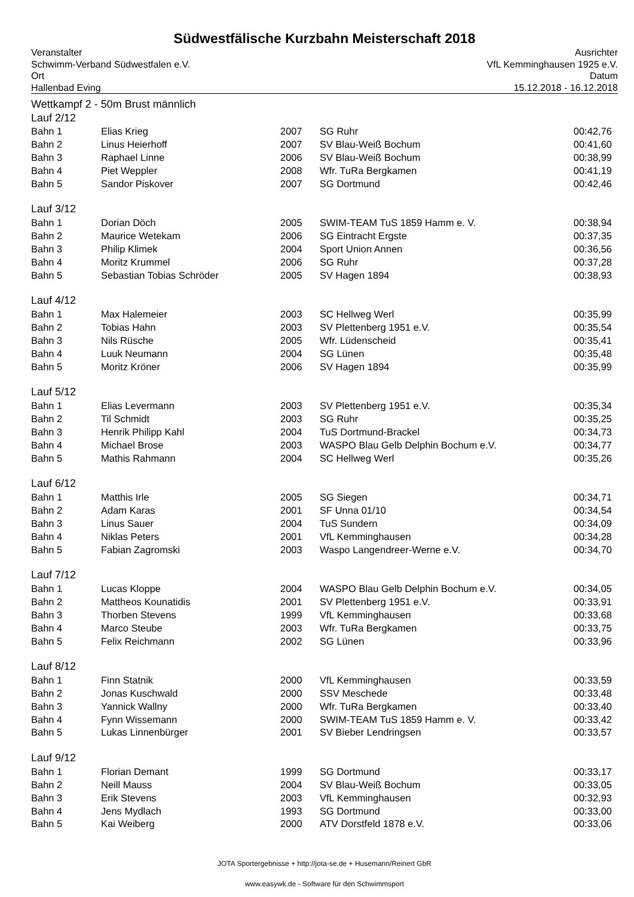Südwestfälische Kurzbahn Meisterschaft 2018
Veranstalter
Schwimm-Verband Südwestfalen e.V.
Ort
Hallenbad Eving
Ausrichter
VfL Kemminghausen 1925 e.V.
Datum
15.12.2018 - 16.12.2018
Wettkampf 2 - 50m Brust männlich
| Lauf 2/12 | | | | |
| Bahn 1 | Elias Krieg | 2007 | SG Ruhr | 00:42,76 |
| Bahn 2 | Linus Heierhoff | 2007 | SV Blau-Weiß Bochum | 00:41,60 |
| Bahn 3 | Raphael Linne | 2006 | SV Blau-Weiß Bochum | 00:38,99 |
| Bahn 4 | Piet Weppler | 2008 | Wfr. TuRa Bergkamen | 00:41,19 |
| Bahn 5 | Sandor Piskover | 2007 | SG Dortmund | 00:42,46 |
| Lauf 3/12 | | | | |
| Bahn 1 | Dorian Döch | 2005 | SWIM-TEAM TuS 1859 Hamm e. V. | 00:38,94 |
| Bahn 2 | Maurice Wetekam | 2006 | SG Eintracht Ergste | 00:37,35 |
| Bahn 3 | Philip Klimek | 2004 | Sport Union Annen | 00:36,56 |
| Bahn 4 | Moritz Krummel | 2006 | SG Ruhr | 00:37,28 |
| Bahn 5 | Sebastian Tobias Schröder | 2005 | SV Hagen 1894 | 00:38,93 |
| Lauf 4/12 | | | | |
| Bahn 1 | Max Halemeier | 2003 | SC Hellweg Werl | 00:35,99 |
| Bahn 2 | Tobias Hahn | 2003 | SV Plettenberg 1951 e.V. | 00:35,54 |
| Bahn 3 | Nils Rüsche | 2005 | Wfr. Lüdenscheid | 00:35,41 |
| Bahn 4 | Luuk Neumann | 2004 | SG Lünen | 00:35,48 |
| Bahn 5 | Moritz Kröner | 2006 | SV Hagen 1894 | 00:35,99 |
| Lauf 5/12 | | | | |
| Bahn 1 | Elias Levermann | 2003 | SV Plettenberg 1951 e.V. | 00:35,34 |
| Bahn 2 | Til Schmidt | 2003 | SG Ruhr | 00:35,25 |
| Bahn 3 | Henrik Philipp Kahl | 2004 | TuS Dortmund-Brackel | 00:34,73 |
| Bahn 4 | Michael Brose | 2003 | WASPO Blau Gelb Delphin Bochum e.V. | 00:34,77 |
| Bahn 5 | Mathis Rahmann | 2004 | SC Hellweg Werl | 00:35,26 |
| Lauf 6/12 | | | | |
| Bahn 1 | Matthis Irle | 2005 | SG Siegen | 00:34,71 |
| Bahn 2 | Adam Karas | 2001 | SF Unna 01/10 | 00:34,54 |
| Bahn 3 | Linus Sauer | 2004 | TuS Sundern | 00:34,09 |
| Bahn 4 | Niklas Peters | 2001 | VfL Kemminghausen | 00:34,28 |
| Bahn 5 | Fabian Zagromski | 2003 | Waspo Langendreer-Werne e.V. | 00:34,70 |
| Lauf 7/12 | | | | |
| Bahn 1 | Lucas Kloppe | 2004 | WASPO Blau Gelb Delphin Bochum e.V. | 00:34,05 |
| Bahn 2 | Mattheos Kounatidis | 2001 | SV Plettenberg 1951 e.V. | 00:33,91 |
| Bahn 3 | Thorben Stevens | 1999 | VfL Kemminghausen | 00:33,68 |
| Bahn 4 | Marco Steube | 2003 | Wfr. TuRa Bergkamen | 00:33,75 |
| Bahn 5 | Felix Reichmann | 2002 | SG Lünen | 00:33,96 |
| Lauf 8/12 | | | | |
| Bahn 1 | Finn Statnik | 2000 | VfL Kemminghausen | 00:33,59 |
| Bahn 2 | Jonas Kuschwald | 2000 | SSV Meschede | 00:33,48 |
| Bahn 3 | Yannick Wallny | 2000 | Wfr. TuRa Bergkamen | 00:33,40 |
| Bahn 4 | Fynn Wissemann | 2000 | SWIM-TEAM TuS 1859 Hamm e. V. | 00:33,42 |
| Bahn 5 | Lukas Linnenbürger | 2001 | SV Bieber Lendringsen | 00:33,57 |
| Lauf 9/12 | | | | |
| Bahn 1 | Florian Demant | 1999 | SG Dortmund | 00:33,17 |
| Bahn 2 | Neill Mauss | 2004 | SV Blau-Weiß Bochum | 00:33,05 |
| Bahn 3 | Erik Stevens | 2003 | VfL Kemminghausen | 00:32,93 |
| Bahn 4 | Jens Mydlach | 1993 | SG Dortmund | 00:33,00 |
| Bahn 5 | Kai Weiberg | 2000 | ATV Dorstfeld 1878 e.V. | 00:33,06 |
JOTA Sportergebnisse + http://jota-se.de + Husemann/Reinert GbR
www.easywk.de - Software für den Schwimmsport